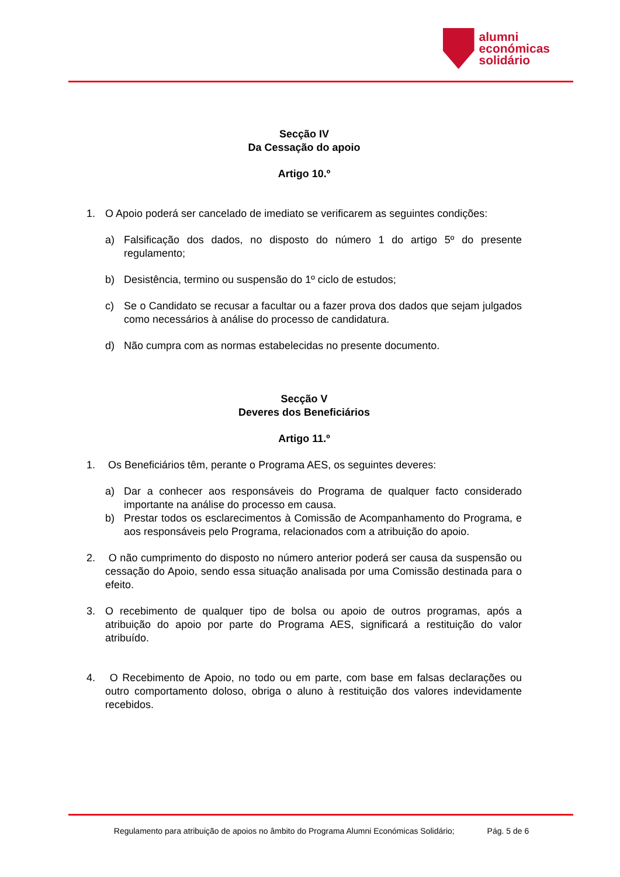alumni
económicas
solidário
Secção IV
Da Cessação do apoio
Artigo 10.º
1. O Apoio poderá ser cancelado de imediato se verificarem as seguintes condições:
a) Falsificação dos dados, no disposto do número 1 do artigo 5º do presente regulamento;
b) Desistência, termino ou suspensão do 1º ciclo de estudos;
c) Se o Candidato se recusar a facultar ou a fazer prova dos dados que sejam julgados como necessários à análise do processo de candidatura.
d) Não cumpra com as normas estabelecidas no presente documento.
Secção V
Deveres dos Beneficiários
Artigo 11.º
1. Os Beneficiários têm, perante o Programa AES, os seguintes deveres:
a) Dar a conhecer aos responsáveis do Programa de qualquer facto considerado importante na análise do processo em causa.
b) Prestar todos os esclarecimentos à Comissão de Acompanhamento do Programa, e aos responsáveis pelo Programa, relacionados com a atribuição do apoio.
2. O não cumprimento do disposto no número anterior poderá ser causa da suspensão ou cessação do Apoio, sendo essa situação analisada por uma Comissão destinada para o efeito.
3. O recebimento de qualquer tipo de bolsa ou apoio de outros programas, após a atribuição do apoio por parte do Programa AES, significará a restituição do valor atribuído.
4. O Recebimento de Apoio, no todo ou em parte, com base em falsas declarações ou outro comportamento doloso, obriga o aluno à restituição dos valores indevidamente recebidos.
Regulamento para atribuição de apoios no âmbito do Programa Alumni Económicas Solidário; Pág. 5 de 6